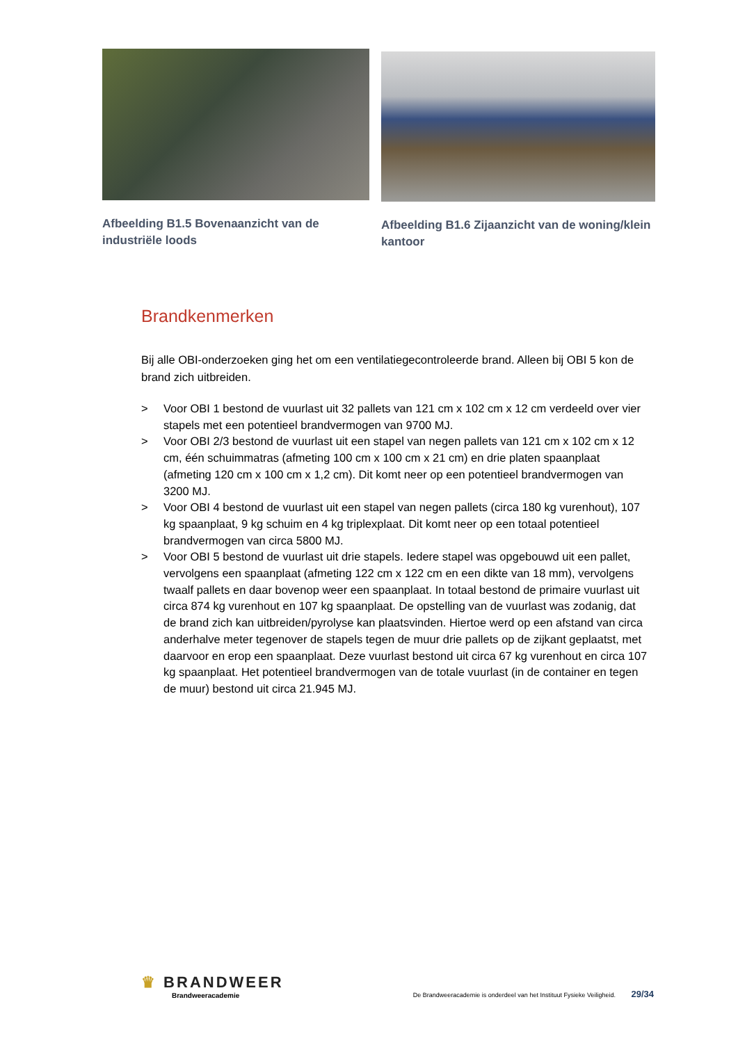Afbeelding B1.5 Bovenaanzicht van de industriële loods
Afbeelding B1.6 Zijaanzicht van de woning/klein kantoor
Brandkenmerken
Bij alle OBI-onderzoeken ging het om een ventilatiegecontroleerde brand. Alleen bij OBI 5 kon de brand zich uitbreiden.
> Voor OBI 1 bestond de vuurlast uit 32 pallets van 121 cm x 102 cm x 12 cm verdeeld over vier stapels met een potentieel brandvermogen van 9700 MJ.
> Voor OBI 2/3 bestond de vuurlast uit een stapel van negen pallets van 121 cm x 102 cm x 12 cm, één schuimmatras (afmeting 100 cm x 100 cm x 21 cm) en drie platen spaanplaat (afmeting 120 cm x 100 cm x 1,2 cm). Dit komt neer op een potentieel brandvermogen van 3200 MJ.
> Voor OBI 4 bestond de vuurlast uit een stapel van negen pallets (circa 180 kg vurenhout), 107 kg spaanplaat, 9 kg schuim en 4 kg triplexplaat. Dit komt neer op een totaal potentieel brandvermogen van circa 5800 MJ.
> Voor OBI 5 bestond de vuurlast uit drie stapels. Iedere stapel was opgebouwd uit een pallet, vervolgens een spaanplaat (afmeting 122 cm x 122 cm en een dikte van 18 mm), vervolgens twaalf pallets en daar bovenop weer een spaanplaat. In totaal bestond de primaire vuurlast uit circa 874 kg vurenhout en 107 kg spaanplaat. De opstelling van de vuurlast was zodanig, dat de brand zich kan uitbreiden/pyrolyse kan plaatsvinden. Hiertoe werd op een afstand van circa anderhalve meter tegenover de stapels tegen de muur drie pallets op de zijkant geplaatst, met daarvoor en erop een spaanplaat. Deze vuurlast bestond uit circa 67 kg vurenhout en circa 107 kg spaanplaat. Het potentieel brandvermogen van de totale vuurlast (in de container en tegen de muur) bestond uit circa 21.945 MJ.
♛ BRANDWEER
Brandweeracademie
De Brandweeracademie is onderdeel van het Instituut Fysieke Veiligheid. 29/34